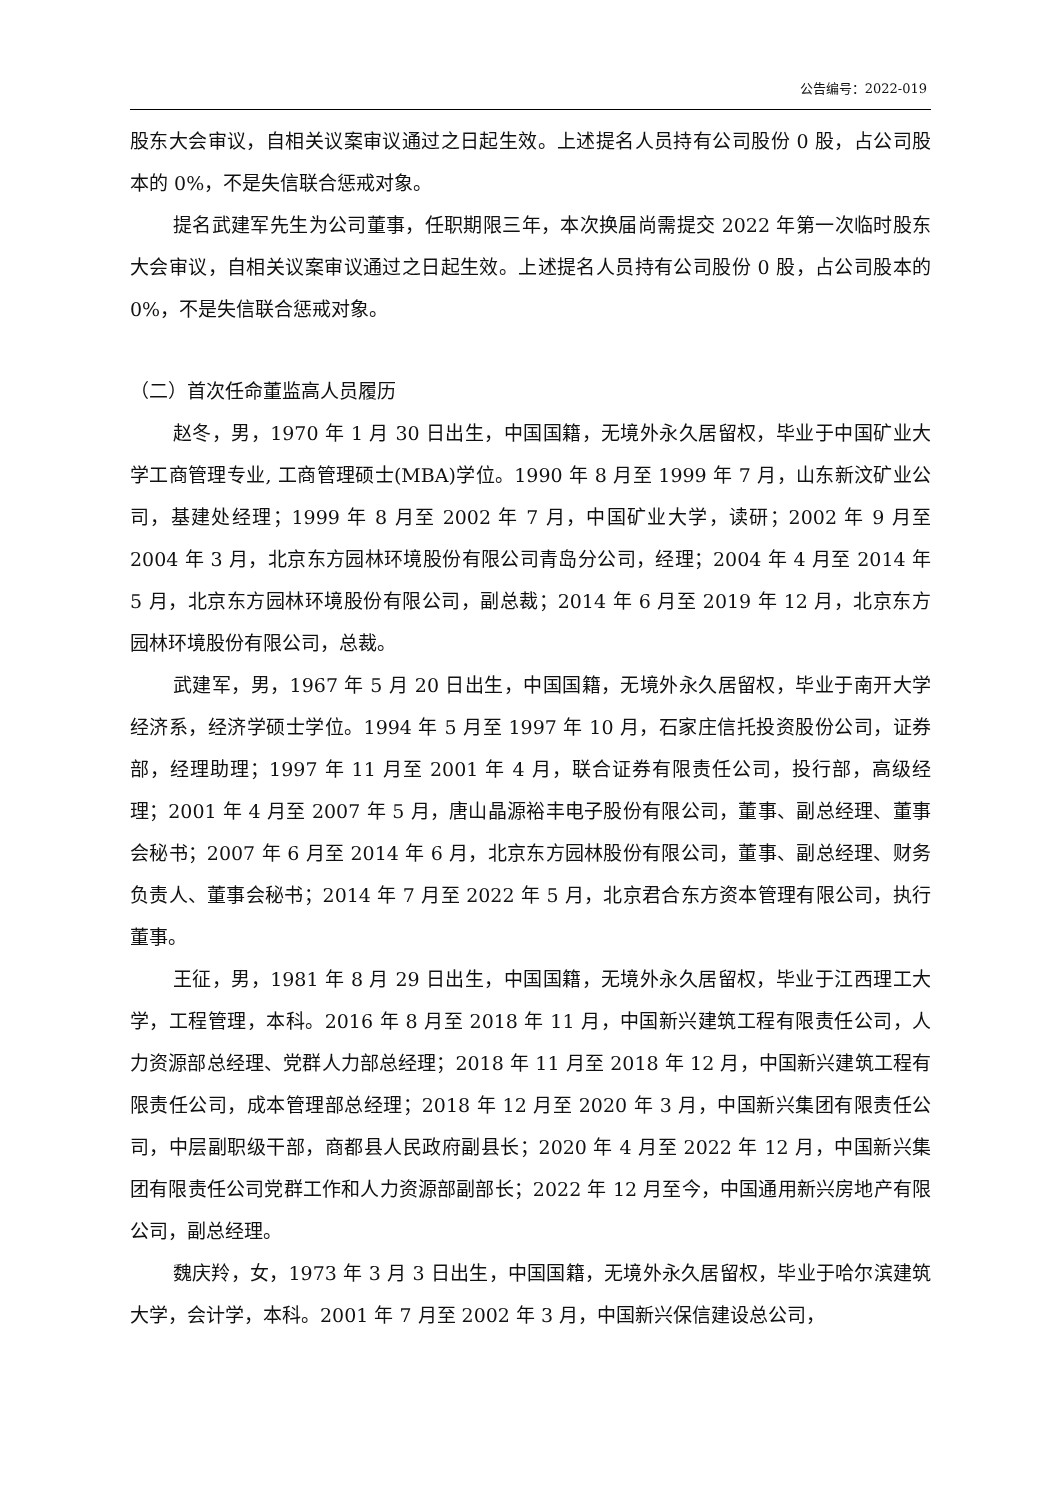公告编号：2022-019
股东大会审议，自相关议案审议通过之日起生效。上述提名人员持有公司股份 0 股，占公司股本的 0%，不是失信联合惩戒对象。
提名武建军先生为公司董事，任职期限三年，本次换届尚需提交 2022 年第一次临时股东大会审议，自相关议案审议通过之日起生效。上述提名人员持有公司股份 0 股，占公司股本的 0%，不是失信联合惩戒对象。
（二）首次任命董监高人员履历
赵冬，男，1970 年 1 月 30 日出生，中国国籍，无境外永久居留权，毕业于中国矿业大学工商管理专业, 工商管理硕士(MBA)学位。1990 年 8 月至 1999 年 7 月，山东新汶矿业公司，基建处经理；1999 年 8 月至 2002 年 7 月，中国矿业大学，读研；2002 年 9 月至 2004 年 3 月，北京东方园林环境股份有限公司青岛分公司，经理；2004 年 4 月至 2014 年 5 月，北京东方园林环境股份有限公司，副总裁；2014 年 6 月至 2019 年 12 月，北京东方园林环境股份有限公司，总裁。
武建军，男，1967 年 5 月 20 日出生，中国国籍，无境外永久居留权，毕业于南开大学经济系，经济学硕士学位。1994 年 5 月至 1997 年 10 月，石家庄信托投资股份公司，证券部，经理助理；1997 年 11 月至 2001 年 4 月，联合证券有限责任公司，投行部，高级经理；2001 年 4 月至 2007 年 5 月，唐山晶源裕丰电子股份有限公司，董事、副总经理、董事会秘书；2007 年 6 月至 2014 年 6 月，北京东方园林股份有限公司，董事、副总经理、财务负责人、董事会秘书；2014 年 7 月至 2022 年 5 月，北京君合东方资本管理有限公司，执行董事。
王征，男，1981 年 8 月 29 日出生，中国国籍，无境外永久居留权，毕业于江西理工大学，工程管理，本科。2016 年 8 月至 2018 年 11 月，中国新兴建筑工程有限责任公司，人力资源部总经理、党群人力部总经理；2018 年 11 月至 2018 年 12 月，中国新兴建筑工程有限责任公司，成本管理部总经理；2018 年 12 月至 2020 年 3 月，中国新兴集团有限责任公司，中层副职级干部，商都县人民政府副县长；2020 年 4 月至 2022 年 12 月，中国新兴集团有限责任公司党群工作和人力资源部副部长；2022 年 12 月至今，中国通用新兴房地产有限公司，副总经理。
魏庆羚，女，1973 年 3 月 3 日出生，中国国籍，无境外永久居留权，毕业于哈尔滨建筑大学，会计学，本科。2001 年 7 月至 2002 年 3 月，中国新兴保信建设总公司，